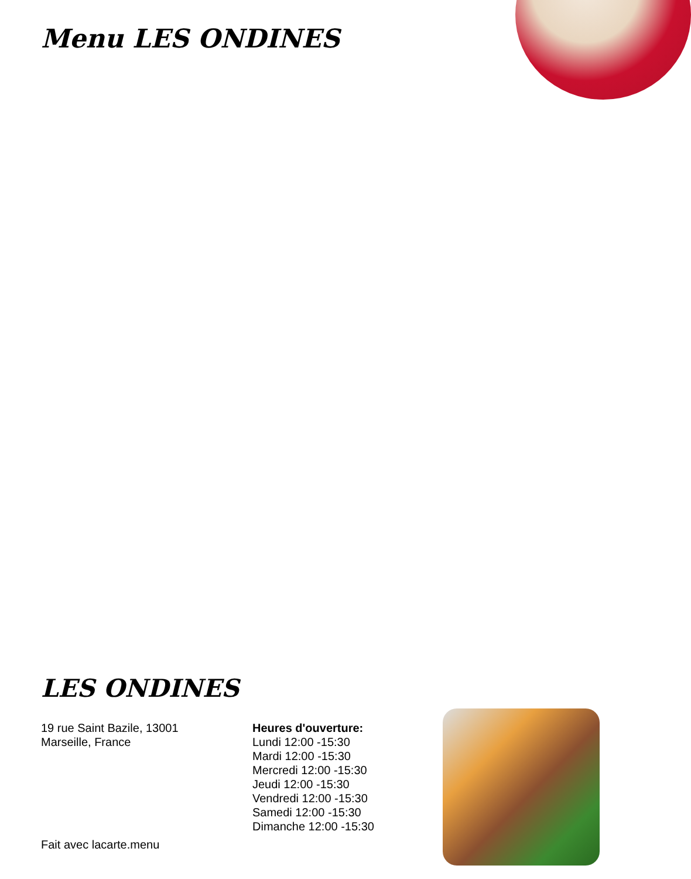Menu LES ONDINES
LES ONDINES
19 rue Saint Bazile, 13001
Marseille, France
Heures d'ouverture:
Lundi 12:00 -15:30
Mardi 12:00 -15:30
Mercredi 12:00 -15:30
Jeudi 12:00 -15:30
Vendredi 12:00 -15:30
Samedi 12:00 -15:30
Dimanche 12:00 -15:30
Fait avec lacarte.menu